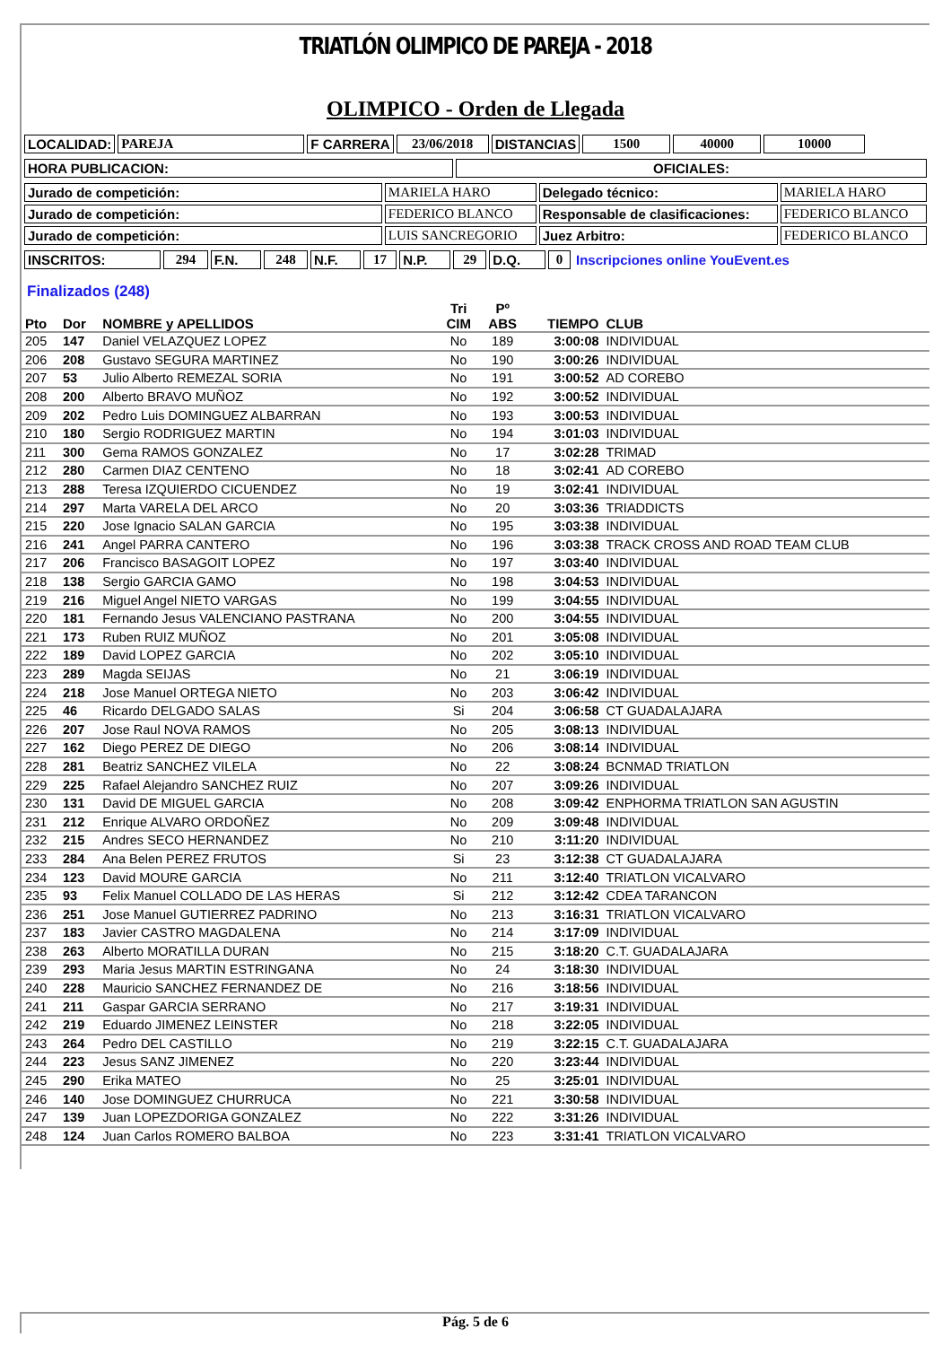TRIATLÓN OLIMPICO DE PAREJA - 2018
OLIMPICO - Orden de Llegada
| LOCALIDAD: | PAREJA | F CARRERA | 23/06/2018 | DISTANCIAS | 1500 | 40000 | 10000 |
| HORA PUBLICACION: | OFICIALES: |
| Jurado de competición: | MARIELA HARO | Delegado técnico: | MARIELA HARO |
| Jurado de competición: | FEDERICO BLANCO | Responsable de clasificaciones: | FEDERICO BLANCO |
| Jurado de competición: | LUIS SANCREGORIO | Juez Arbitro: | FEDERICO BLANCO |
| INSCRITOS: | 294 | F.N. | 248 | N.F. | 17 | N.P. | 29 | D.Q. | 0 | Inscripciones online YouEvent.es |
Finalizados (248)
| Pto | Dor | NOMBRE y APELLIDOS | Tri CIM | Pº ABS | TIEMPO | CLUB |
| --- | --- | --- | --- | --- | --- | --- |
| 205 | 147 | Daniel VELAZQUEZ LOPEZ | No | 189 | 3:00:08 | INDIVIDUAL |
| 206 | 208 | Gustavo SEGURA MARTINEZ | No | 190 | 3:00:26 | INDIVIDUAL |
| 207 | 53 | Julio Alberto REMEZAL SORIA | No | 191 | 3:00:52 | AD COREBO |
| 208 | 200 | Alberto BRAVO MUÑOZ | No | 192 | 3:00:52 | INDIVIDUAL |
| 209 | 202 | Pedro Luis DOMINGUEZ ALBARRAN | No | 193 | 3:00:53 | INDIVIDUAL |
| 210 | 180 | Sergio RODRIGUEZ MARTIN | No | 194 | 3:01:03 | INDIVIDUAL |
| 211 | 300 | Gema RAMOS GONZALEZ | No | 17 | 3:02:28 | TRIMAD |
| 212 | 280 | Carmen DIAZ CENTENO | No | 18 | 3:02:41 | AD COREBO |
| 213 | 288 | Teresa IZQUIERDO CICUENDEZ | No | 19 | 3:02:41 | INDIVIDUAL |
| 214 | 297 | Marta VARELA DEL ARCO | No | 20 | 3:03:36 | TRIADDICTS |
| 215 | 220 | Jose Ignacio SALAN GARCIA | No | 195 | 3:03:38 | INDIVIDUAL |
| 216 | 241 | Angel PARRA CANTERO | No | 196 | 3:03:38 | TRACK CROSS AND ROAD TEAM CLUB |
| 217 | 206 | Francisco BASAGOIT LOPEZ | No | 197 | 3:03:40 | INDIVIDUAL |
| 218 | 138 | Sergio GARCIA GAMO | No | 198 | 3:04:53 | INDIVIDUAL |
| 219 | 216 | Miguel Angel NIETO VARGAS | No | 199 | 3:04:55 | INDIVIDUAL |
| 220 | 181 | Fernando Jesus VALENCIANO PASTRANA | No | 200 | 3:04:55 | INDIVIDUAL |
| 221 | 173 | Ruben RUIZ MUÑOZ | No | 201 | 3:05:08 | INDIVIDUAL |
| 222 | 189 | David LOPEZ GARCIA | No | 202 | 3:05:10 | INDIVIDUAL |
| 223 | 289 | Magda SEIJAS | No | 21 | 3:06:19 | INDIVIDUAL |
| 224 | 218 | Jose Manuel ORTEGA NIETO | No | 203 | 3:06:42 | INDIVIDUAL |
| 225 | 46 | Ricardo DELGADO SALAS | Si | 204 | 3:06:58 | CT GUADALAJARA |
| 226 | 207 | Jose Raul NOVA RAMOS | No | 205 | 3:08:13 | INDIVIDUAL |
| 227 | 162 | Diego PEREZ DE DIEGO | No | 206 | 3:08:14 | INDIVIDUAL |
| 228 | 281 | Beatriz SANCHEZ VILELA | No | 22 | 3:08:24 | BCNMAD TRIATLON |
| 229 | 225 | Rafael Alejandro SANCHEZ RUIZ | No | 207 | 3:09:26 | INDIVIDUAL |
| 230 | 131 | David DE MIGUEL GARCIA | No | 208 | 3:09:42 | ENPHORMA TRIATLON SAN AGUSTIN |
| 231 | 212 | Enrique ALVARO ORDOÑEZ | No | 209 | 3:09:48 | INDIVIDUAL |
| 232 | 215 | Andres SECO HERNANDEZ | No | 210 | 3:11:20 | INDIVIDUAL |
| 233 | 284 | Ana Belen PEREZ FRUTOS | Si | 23 | 3:12:38 | CT GUADALAJARA |
| 234 | 123 | David MOURE GARCIA | No | 211 | 3:12:40 | TRIATLON VICALVARO |
| 235 | 93 | Felix Manuel COLLADO DE LAS HERAS | Si | 212 | 3:12:42 | CDEA TARANCON |
| 236 | 251 | Jose Manuel GUTIERREZ PADRINO | No | 213 | 3:16:31 | TRIATLON VICALVARO |
| 237 | 183 | Javier CASTRO MAGDALENA | No | 214 | 3:17:09 | INDIVIDUAL |
| 238 | 263 | Alberto MORATILLA DURAN | No | 215 | 3:18:20 | C.T. GUADALAJARA |
| 239 | 293 | Maria Jesus MARTIN ESTRINGANA | No | 24 | 3:18:30 | INDIVIDUAL |
| 240 | 228 | Mauricio SANCHEZ FERNANDEZ DE | No | 216 | 3:18:56 | INDIVIDUAL |
| 241 | 211 | Gaspar GARCIA SERRANO | No | 217 | 3:19:31 | INDIVIDUAL |
| 242 | 219 | Eduardo JIMENEZ LEINSTER | No | 218 | 3:22:05 | INDIVIDUAL |
| 243 | 264 | Pedro DEL CASTILLO | No | 219 | 3:22:15 | C.T. GUADALAJARA |
| 244 | 223 | Jesus SANZ JIMENEZ | No | 220 | 3:23:44 | INDIVIDUAL |
| 245 | 290 | Erika MATEO | No | 25 | 3:25:01 | INDIVIDUAL |
| 246 | 140 | Jose DOMINGUEZ CHURRUCA | No | 221 | 3:30:58 | INDIVIDUAL |
| 247 | 139 | Juan LOPEZDORIGA GONZALEZ | No | 222 | 3:31:26 | INDIVIDUAL |
| 248 | 124 | Juan Carlos ROMERO BALBOA | No | 223 | 3:31:41 | TRIATLON VICALVARO |
Pág. 5 de 6